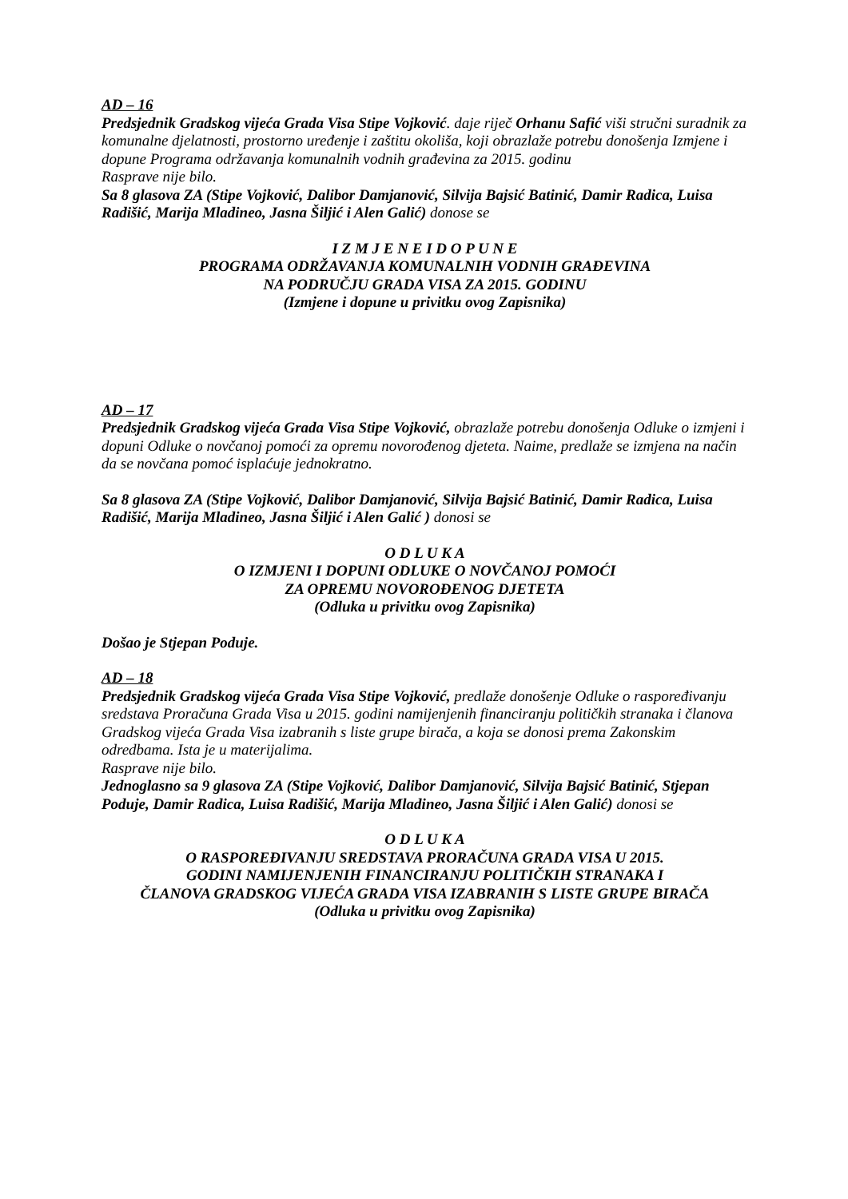AD – 16
Predsjednik Gradskog vijeća Grada Visa Stipe Vojković. daje riječ Orhanu Safić viši stručni suradnik za komunalne djelatnosti, prostorno uređenje i zaštitu okoliša, koji obrazlaže potrebu donošenja Izmjene i dopune Programa održavanja komunalnih vodnih građevina za 2015. godinu
Rasprave nije bilo.
Sa 8 glasova ZA (Stipe Vojković, Dalibor Damjanović, Silvija Bajsić Batinić, Damir Radica, Luisa Radišić, Marija Mladineo, Jasna Šiljić i Alen Galić) donose se
I Z M J E N E I D O P U N E
PROGRAMA ODRŽAVANJA KOMUNALNIH VODNIH GRAĐEVINA
NA PODRUČJU GRADA VISA ZA 2015. GODINU
(Izmjene i dopune u privitku ovog Zapisnika)
AD – 17
Predsjednik Gradskog vijeća Grada Visa Stipe Vojković, obrazlaže potrebu donošenja Odluke o izmjeni i dopuni Odluke o novčanoj pomoći za opremu novorođenog djeteta. Naime, predlaže se izmjena na način da se novčana pomoć isplaćuje jednokratno.
Sa 8 glasova ZA (Stipe Vojković, Dalibor Damjanović, Silvija Bajsić Batinić, Damir Radica, Luisa Radišić, Marija Mladineo, Jasna Šiljić i Alen Galić ) donosi se
O D L U K A
O IZMJENI I DOPUNI ODLUKE O NOVČANOJ POMOĆI
ZA OPREMU NOVOROĐENOG DJETETA
(Odluka u privitku ovog Zapisnika)
Došao je Stjepan Poduje.
AD – 18
Predsjednik Gradskog vijeća Grada Visa Stipe Vojković, predlaže donošenje Odluke o raspoređivanju sredstava Proračuna Grada Visa u 2015. godini namijenjenih financiranju političkih stranaka i članova Gradskog vijeća Grada Visa izabranih s liste grupe birača, a koja se donosi prema Zakonskim odredbama. Ista je u materijalima.
Rasprave nije bilo.
Jednoglasno sa 9 glasova ZA (Stipe Vojković, Dalibor Damjanović, Silvija Bajsić Batinić, Stjepan Poduje, Damir Radica, Luisa Radišić, Marija Mladineo, Jasna Šiljić i Alen Galić) donosi se
O D L U K A
O RASPOREĐIVANJU SREDSTAVA PRORAČUNA GRADA VISA U 2015.
GODINI NAMIJENJENIH FINANCIRANJU POLITIČKIH STRANAKA I
ČLANOVA GRADSKOG VIJEĆA GRADA VISA IZABRANIH S LISTE GRUPE BIRAČA
(Odluka u privitku ovog Zapisnika)